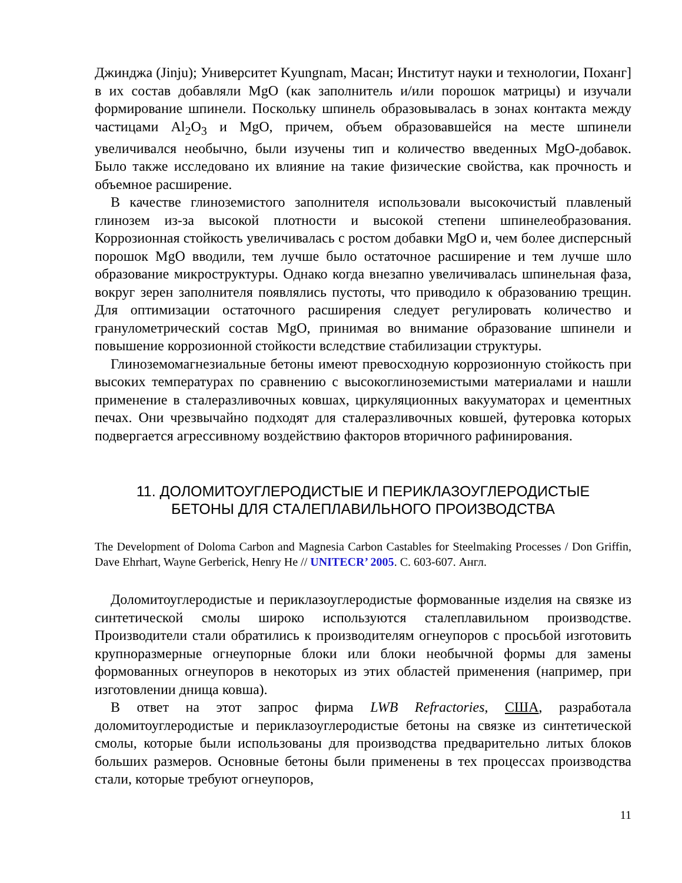Джинджа (Jinju); Университет Kyungnam, Масан; Институт науки и технологии, Поханг] в их состав добавляли MgO (как заполнитель и/или порошок матрицы) и изучали формирование шпинели. Поскольку шпинель образовывалась в зонах контакта между частицами Al<sub>2</sub>O<sub>3</sub> и MgO, причем, объем образовавшейся на месте шпинели увеличивался необычно, были изучены тип и количество введенных MgO-добавок. Было также исследовано их влияние на такие физические свойства, как прочность и объемное расширение.
В качестве глиноземистого заполнителя использовали высокочистый плавленый глинозем из-за высокой плотности и высокой степени шпинелеобразования. Коррозионная стойкость увеличивалась с ростом добавки MgO и, чем более дисперсный порошок MgO вводили, тем лучше было остаточное расширение и тем лучше шло образование микроструктуры. Однако когда внезапно увеличивалась шпинельная фаза, вокруг зерен заполнителя появлялись пустоты, что приводило к образованию трещин. Для оптимизации остаточного расширения следует регулировать количество и гранулометрический состав MgO, принимая во внимание образование шпинели и повышение коррозионной стойкости вследствие стабилизации структуры.
Глиноземомагнезиальные бетоны имеют превосходную коррозионную стойкость при высоких температурах по сравнению с высокоглиноземистыми материалами и нашли применение в сталеразливочных ковшах, циркуляционных вакууматорах и цементных печах. Они чрезвычайно подходят для сталеразливочных ковшей, футеровка которых подвергается агрессивному воздействию факторов вторичного рафинирования.
11. ДОЛОМИТОУГЛЕРОДИСТЫЕ И ПЕРИКЛАЗОУГЛЕРОДИСТЫЕ
БЕТОНЫ ДЛЯ СТАЛЕПЛАВИЛЬНОГО ПРОИЗВОДСТВА
The Development of Doloma Carbon and Magnesia Carbon Castables for Steelmaking Processes / Don Griffin, Dave Ehrhart, Wayne Gerberick, Henry He // UNITECR’ 2005. С. 603-607. Англ.
Доломитоуглеродистые и периклазоуглеродистые формованные изделия на связке из синтетической смолы широко используются сталеплавильном производстве. Производители стали обратились к производителям огнеупоров с просьбой изготовить крупноразмерные огнеупорные блоки или блоки необычной формы для замены формованных огнеупоров в некоторых из этих областей применения (например, при изготовлении днища ковша).
В ответ на этот запрос фирма LWB Refractories, США, разработала доломитоуглеродистые и периклазоуглеродистые бетоны на связке из синтетической смолы, которые были использованы для производства предварительно литых блоков больших размеров. Основные бетоны были применены в тех процессах производства стали, которые требуют огнеупоров,
11